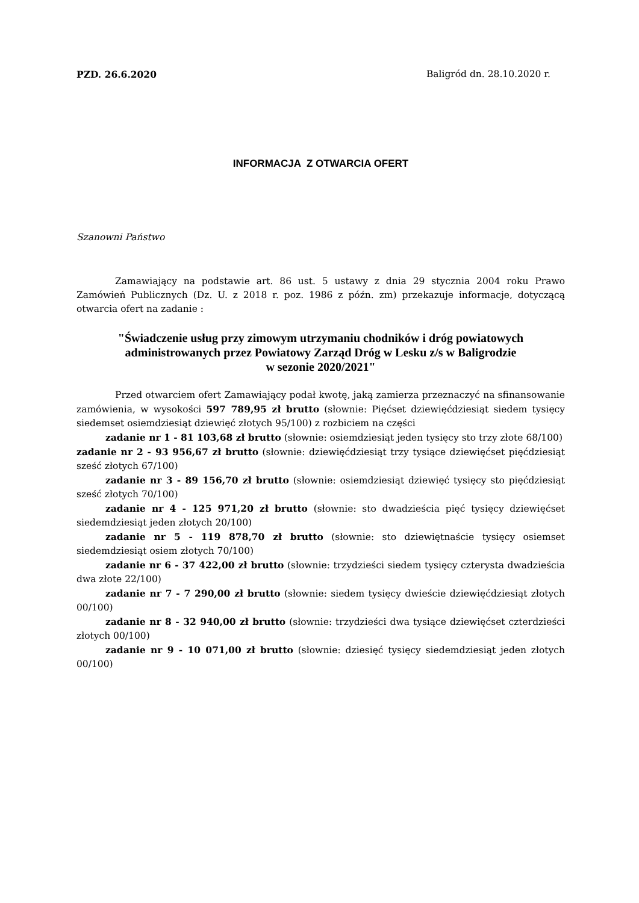PZD. 26.6.2020 Baligród dn. 28.10.2020 r.
INFORMACJA Z OTWARCIA OFERT
Szanowni Państwo
Zamawiający na podstawie art. 86 ust. 5 ustawy z dnia 29 stycznia 2004 roku Prawo Zamówień Publicznych (Dz. U. z 2018 r. poz. 1986 z późn. zm) przekazuje informacje, dotyczącą otwarcia ofert na zadanie :
"Świadczenie usług przy zimowym utrzymaniu chodników i dróg powiatowych
administrowanych przez Powiatowy Zarząd Dróg w Lesku z/s w Baligrodzie
w sezonie 2020/2021"
Przed otwarciem ofert Zamawiający podał kwotę, jaką zamierza przeznaczyć na sfinansowanie zamówienia, w wysokości 597 789,95 zł brutto (słownie: Pięćset dziewięćdziesiąt siedem tysięcy siedemset osiemdziesiąt dziewięć złotych 95/100) z rozbiciem na części
zadanie nr 1 - 81 103,68 zł brutto (słownie: osiemdziesiąt jeden tysięcy sto trzy złote 68/100)
zadanie nr 2 - 93 956,67 zł brutto (słownie: dziewięćdziesiąt trzy tysiące dziewięćset pięćdziesiąt sześć złotych 67/100)
zadanie nr 3 - 89 156,70 zł brutto (słownie: osiemdziesiąt dziewięć tysięcy sto pięćdziesiąt sześć złotych 70/100)
zadanie nr 4 - 125 971,20 zł brutto (słownie: sto dwadzieścia pięć tysięcy dziewięćset siedemdziesiąt jeden złotych 20/100)
zadanie nr 5 - 119 878,70 zł brutto (słownie: sto dziewiętnaście tysięcy osiemset siedemdziesiąt osiem złotych 70/100)
zadanie nr 6 - 37 422,00 zł brutto (słownie: trzydzieści siedem tysięcy czterysta dwadzieścia dwa złote 22/100)
zadanie nr 7 - 7 290,00 zł brutto (słownie: siedem tysięcy dwieście dziewięćdziesiąt złotych 00/100)
zadanie nr 8 - 32 940,00 zł brutto (słownie: trzydzieści dwa tysiące dziewięćset czterdzieści złotych 00/100)
zadanie nr 9 - 10 071,00 zł brutto (słownie: dziesięć tysięcy siedemdziesiąt jeden złotych 00/100)